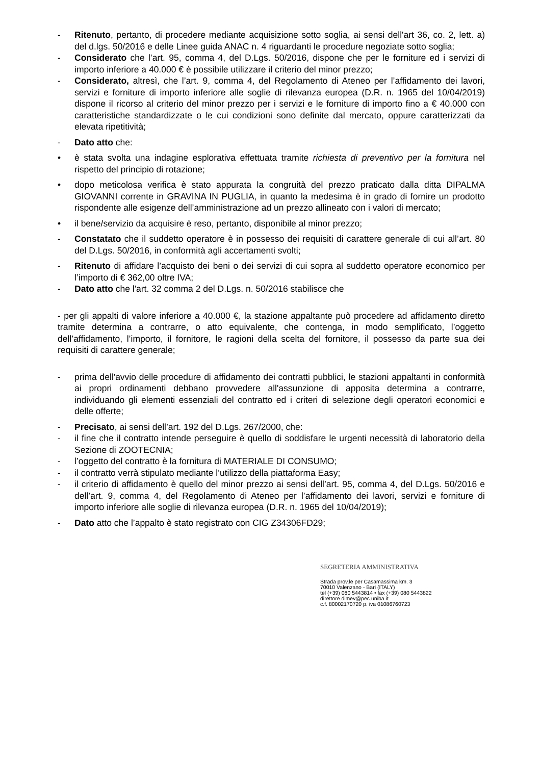- Ritenuto, pertanto, di procedere mediante acquisizione sotto soglia, ai sensi dell'art 36, co. 2, lett. a) del d.lgs. 50/2016 e delle Linee guida ANAC n. 4 riguardanti le procedure negoziate sotto soglia;
- Considerato che l’art. 95, comma 4, del D.Lgs. 50/2016, dispone che per le forniture ed i servizi di importo inferiore a 40.000 € è possibile utilizzare il criterio del minor prezzo;
- Considerato, altresì, che l’art. 9, comma 4, del Regolamento di Ateneo per l’affidamento dei lavori, servizi e forniture di importo inferiore alle soglie di rilevanza europea (D.R. n. 1965 del 10/04/2019) dispone il ricorso al criterio del minor prezzo per i servizi e le forniture di importo fino a € 40.000 con caratteristiche standardizzate o le cui condizioni sono definite dal mercato, oppure caratterizzati da elevata ripetitività;
- Dato atto che:
• è stata svolta una indagine esplorativa effettuata tramite richiesta di preventivo per la fornitura nel rispetto del principio di rotazione;
• dopo meticolosa verifica è stato appurata la congruità del prezzo praticato dalla ditta DIPALMA GIOVANNI corrente in GRAVINA IN PUGLIA, in quanto la medesima è in grado di fornire un prodotto rispondente alle esigenze dell’amministrazione ad un prezzo allineato con i valori di mercato;
• il bene/servizio da acquisire è reso, pertanto, disponibile al minor prezzo;
- Constatato che il suddetto operatore è in possesso dei requisiti di carattere generale di cui all’art. 80 del D.Lgs. 50/2016, in conformità agli accertamenti svolti;
- Ritenuto di affidare l’acquisto dei beni o dei servizi di cui sopra al suddetto operatore economico per l’importo di € 362,00 oltre IVA;
- Dato atto che l'art. 32 comma 2 del D.Lgs. n. 50/2016 stabilisce che
- per gli appalti di valore inferiore a 40.000 €, la stazione appaltante può procedere ad affidamento diretto tramite determina a contrarre, o atto equivalente, che contenga, in modo semplificato, l’oggetto dell’affidamento, l’importo, il fornitore, le ragioni della scelta del fornitore, il possesso da parte sua dei requisiti di carattere generale;
- prima dell'avvio delle procedure di affidamento dei contratti pubblici, le stazioni appaltanti in conformità ai propri ordinamenti debbano provvedere all'assunzione di apposita determina a contrarre, individuando gli elementi essenziali del contratto ed i criteri di selezione degli operatori economici e delle offerte;
- Precisato, ai sensi dell’art. 192 del D.Lgs. 267/2000, che:
- il fine che il contratto intende perseguire è quello di soddisfare le urgenti necessità di laboratorio della Sezione di ZOOTECNIA;
- l’oggetto del contratto è la fornitura di MATERIALE DI CONSUMO;
- il contratto verrà stipulato mediante l’utilizzo della piattaforma Easy;
- il criterio di affidamento è quello del minor prezzo ai sensi dell’art. 95, comma 4, del D.Lgs. 50/2016 e dell’art. 9, comma 4, del Regolamento di Ateneo per l’affidamento dei lavori, servizi e forniture di importo inferiore alle soglie di rilevanza europea (D.R. n. 1965 del 10/04/2019);
- Dato atto che l’appalto è stato registrato con CIG Z34306FD29;
SEGRETERIA AMMINISTRATIVA
Strada prov.le per Casamassima km. 3
70010 Valenzano - Bari (ITALY)
tel (+39) 080 5443814 • fax (+39) 080 5443822
direttore.dimev@pec.uniba.it
c.f. 80002170720 p. iva 01086760723